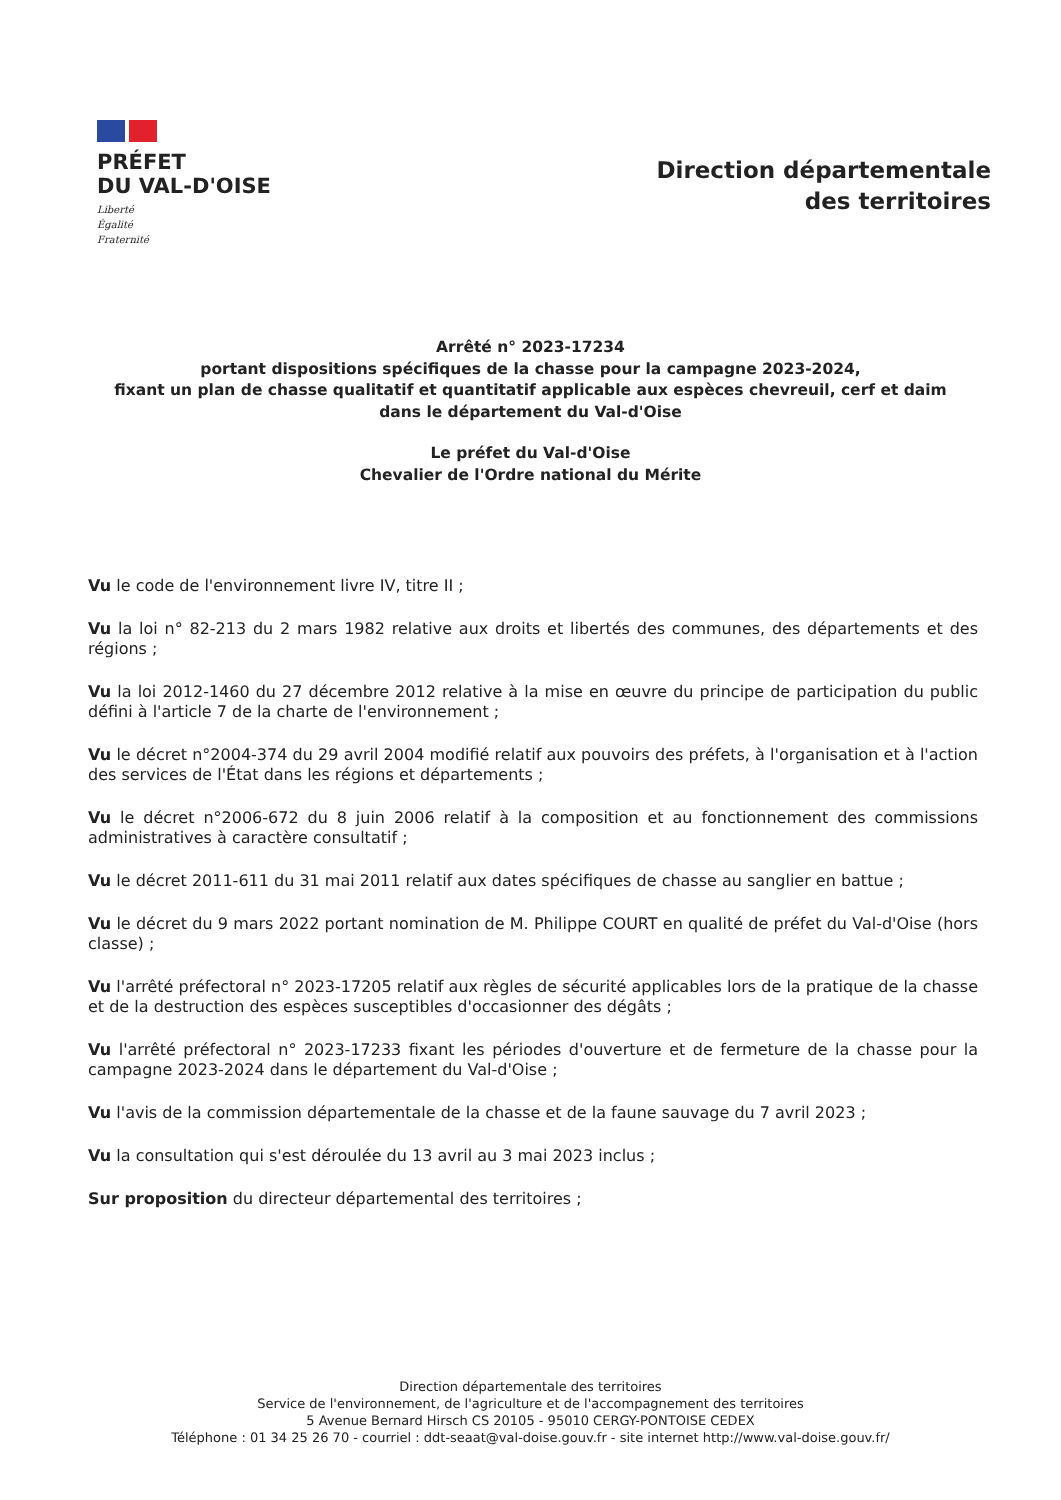PRÉFET
DU VAL-D'OISE
Liberté
Égalité
Fraternité
Direction départementale
des territoires
Arrêté n° 2023-17234
portant dispositions spécifiques de la chasse pour la campagne 2023-2024,
fixant un plan de chasse qualitatif et quantitatif applicable aux espèces chevreuil, cerf et daim
dans le département du Val-d'Oise
Le préfet du Val-d'Oise
Chevalier de l'Ordre national du Mérite
Vu le code de l'environnement livre IV, titre II ;
Vu la loi n° 82-213 du 2 mars 1982 relative aux droits et libertés des communes, des départements et des régions ;
Vu la loi 2012-1460 du 27 décembre 2012 relative à la mise en œuvre du principe de participation du public défini à l'article 7 de la charte de l'environnement ;
Vu le décret n°2004-374 du 29 avril 2004 modifié relatif aux pouvoirs des préfets, à l'organisation et à l'action des services de l'État dans les régions et départements ;
Vu le décret n°2006-672 du 8 juin 2006 relatif à la composition et au fonctionnement des commissions administratives à caractère consultatif ;
Vu le décret 2011-611 du 31 mai 2011 relatif aux dates spécifiques de chasse au sanglier en battue ;
Vu le décret du 9 mars 2022 portant nomination de M. Philippe COURT en qualité de préfet du Val-d'Oise (hors classe) ;
Vu l'arrêté préfectoral n° 2023-17205 relatif aux règles de sécurité applicables lors de la pratique de la chasse et de la destruction des espèces susceptibles d'occasionner des dégâts ;
Vu l'arrêté préfectoral n° 2023-17233 fixant les périodes d'ouverture et de fermeture de la chasse pour la campagne 2023-2024 dans le département du Val-d'Oise ;
Vu l'avis de la commission départementale de la chasse et de la faune sauvage du 7 avril 2023 ;
Vu la consultation qui s'est déroulée du 13 avril au 3 mai 2023 inclus ;
Sur proposition du directeur départemental des territoires ;
Direction départementale des territoires
Service de l'environnement, de l'agriculture et de l'accompagnement des territoires
5 Avenue Bernard Hirsch CS 20105 - 95010 CERGY-PONTOISE CEDEX
Téléphone : 01 34 25 26 70 - courriel : ddt-seaat@val-doise.gouv.fr - site internet http://www.val-doise.gouv.fr/